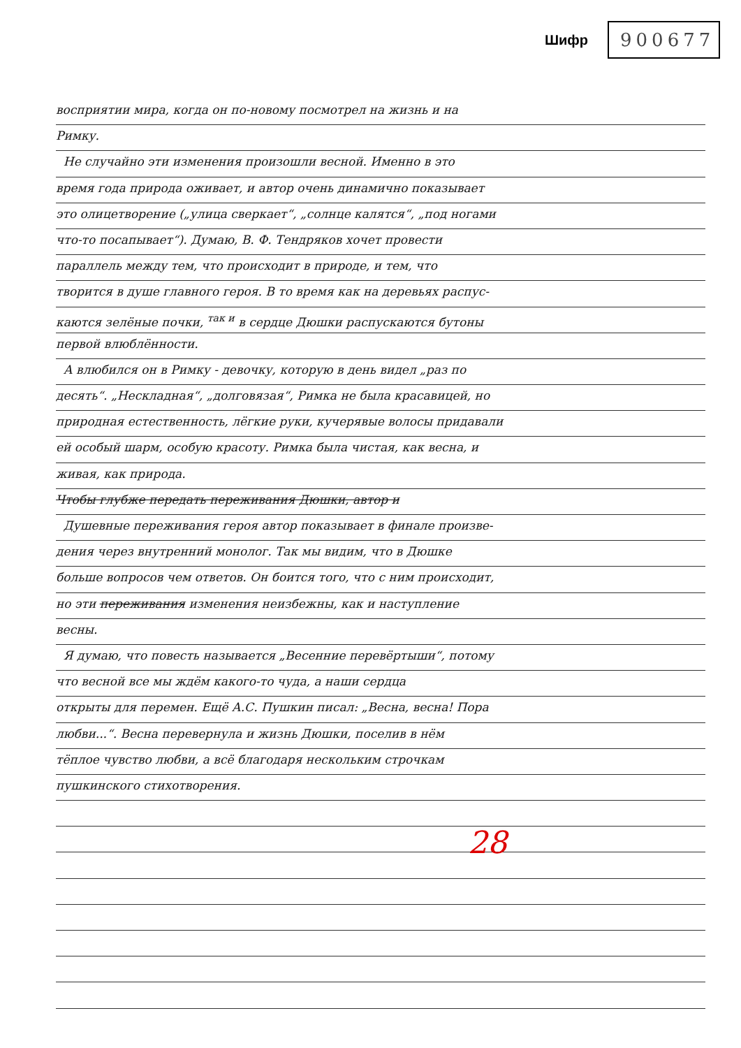Шифр 900677
восприятии мира, когда он по-новому посмотрел на жизнь и на
Римку.
Не случайно эти изменения произошли весной. Именно в это
время года природа оживает, и автор очень динамично показывает
это олицетворение („улица сверкает“, „солнце калятся“, „под ногами
что-то посапывает“). Думаю, В. Ф. Тендряков хочет провести
параллель между тем, что происходит в природе, и тем, что
творится в душе главного героя. В то время как на деревьях распус-
каются зелёные почки, <sup>так и</sup> в сердце Дюшки распускаются бутоны
первой влюблённости.
А влюбился он в Римку - девочку, которую в день видел „раз по
десять“. „Нескладная“, „долговязая“, Римка не была красавицей, но
природная естественность, лёгкие руки, кучерявые волосы придавали
ей особый шарм, особую красоту. Римка была чистая, как весна, и
живая, как природа.
Чтобы глубже передать переживания Дюшки, автор и
Душевные переживания героя автор показывает в финале произве-
дения через внутренний монолог. Так мы видим, что в Дюшке
больше вопросов чем ответов. Он боится того, что с ним происходит,
но эти переживания изменения неизбежны, как и наступление
весны.
Я думаю, что повесть называется „Весенние перевёртыши“, потому
что весной все мы ждём какого-то чуда, а наши сердца
открыты для перемен. Ещё А.С. Пушкин писал: „Весна, весна! Пора
любви...“. Весна перевернула и жизнь Дюшки, поселив в нём
тёплое чувство любви, а всё благодаря нескольким строчкам
пушкинского стихотворения.
28